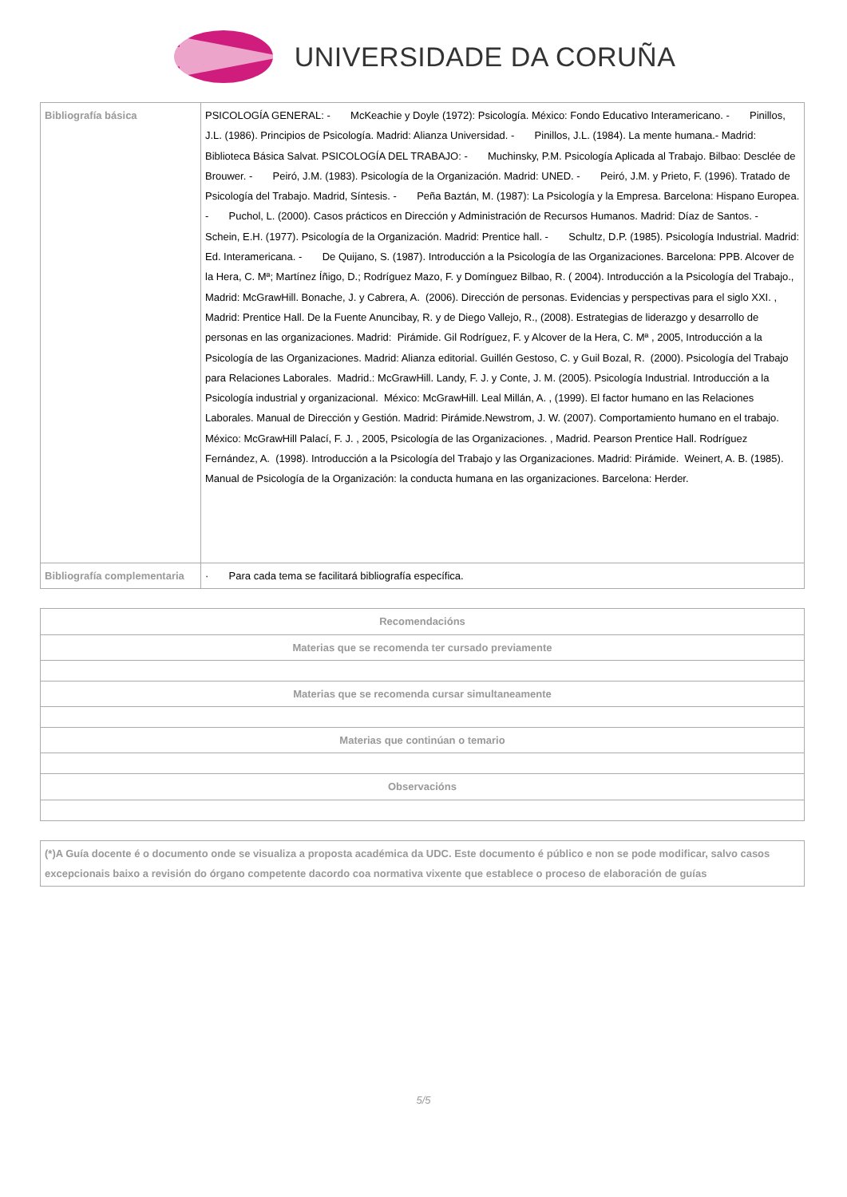UNIVERSIDADE DA CORUÑA
| Bibliografía básica | PSICOLOGÍA GENERAL: - McKeachie y Doyle (1972): Psicología. México: Fondo Educativo Interamericano. - Pinillos, J.L. (1986). Principios de Psicología. Madrid: Alianza Universidad. - Pinillos, J.L. (1984). La mente humana.- Madrid: Biblioteca Básica Salvat. PSICOLOGÍA DEL TRABAJO: - Muchinsky, P.M. Psicología Aplicada al Trabajo. Bilbao: Desclée de Brouwer. - Peiró, J.M. (1983). Psicología de la Organización. Madrid: UNED. - Peiró, J.M. y Prieto, F. (1996). Tratado de Psicología del Trabajo. Madrid, Síntesis. - Peña Baztán, M. (1987): La Psicología y la Empresa. Barcelona: Hispano Europea. - Puchol, L. (2000). Casos prácticos en Dirección y Administración de Recursos Humanos. Madrid: Díaz de Santos. - Schein, E.H. (1977). Psicología de la Organización. Madrid: Prentice hall. - Schultz, D.P. (1985). Psicología Industrial. Madrid: Ed. Interamericana. - De Quijano, S. (1987). Introducción a la Psicología de las Organizaciones. Barcelona: PPB. Alcover de la Hera, C. Mª; Martínez Íñigo, D.; Rodríguez Mazo, F. y Domínguez Bilbao, R. ( 2004). Introducción a la Psicología del Trabajo., Madrid: McGrawHill. Bonache, J. y Cabrera, A. (2006). Dirección de personas. Evidencias y perspectivas para el siglo XXI. , Madrid: Prentice Hall. De la Fuente Anuncibay, R. y de Diego Vallejo, R., (2008). Estrategias de liderazgo y desarrollo de personas en las organizaciones. Madrid: Pirámide. Gil Rodríguez, F. y Alcover de la Hera, C. Mª , 2005, Introducción a la Psicología de las Organizaciones. Madrid: Alianza editorial. Guillén Gestoso, C. y Guil Bozal, R. (2000). Psicología del Trabajo para Relaciones Laborales. Madrid.: McGrawHill. Landy, F. J. y Conte, J. M. (2005). Psicología Industrial. Introducción a la Psicología industrial y organizacional. México: McGrawHill. Leal Millán, A. , (1999). El factor humano en las Relaciones Laborales. Manual de Dirección y Gestión. Madrid: Pirámide.Newstrom, J. W. (2007). Comportamiento humano en el trabajo. México: McGrawHill Palací, F. J. , 2005, Psicología de las Organizaciones. , Madrid. Pearson Prentice Hall. Rodríguez Fernández, A. (1998). Introducción a la Psicología del Trabajo y las Organizaciones. Madrid: Pirámide. Weinert, A. B. (1985). Manual de Psicología de la Organización: la conducta humana en las organizaciones. Barcelona: Herder. |
| Bibliografía complementaria | · Para cada tema se facilitará bibliografía específica. |
| Recomendacións |
| Materias que se recomenda ter cursado previamente |
| Materias que se recomenda cursar simultaneamente |
| Materias que continúan o temario |
| Observacións |
| (*)A Guía docente é o documento onde se visualiza a proposta académica da UDC. Este documento é público e non se pode modificar, salvo casos excepcionais baixo a revisión do órgano competente dacordo coa normativa vixente que establece o proceso de elaboración de guías |
5/5